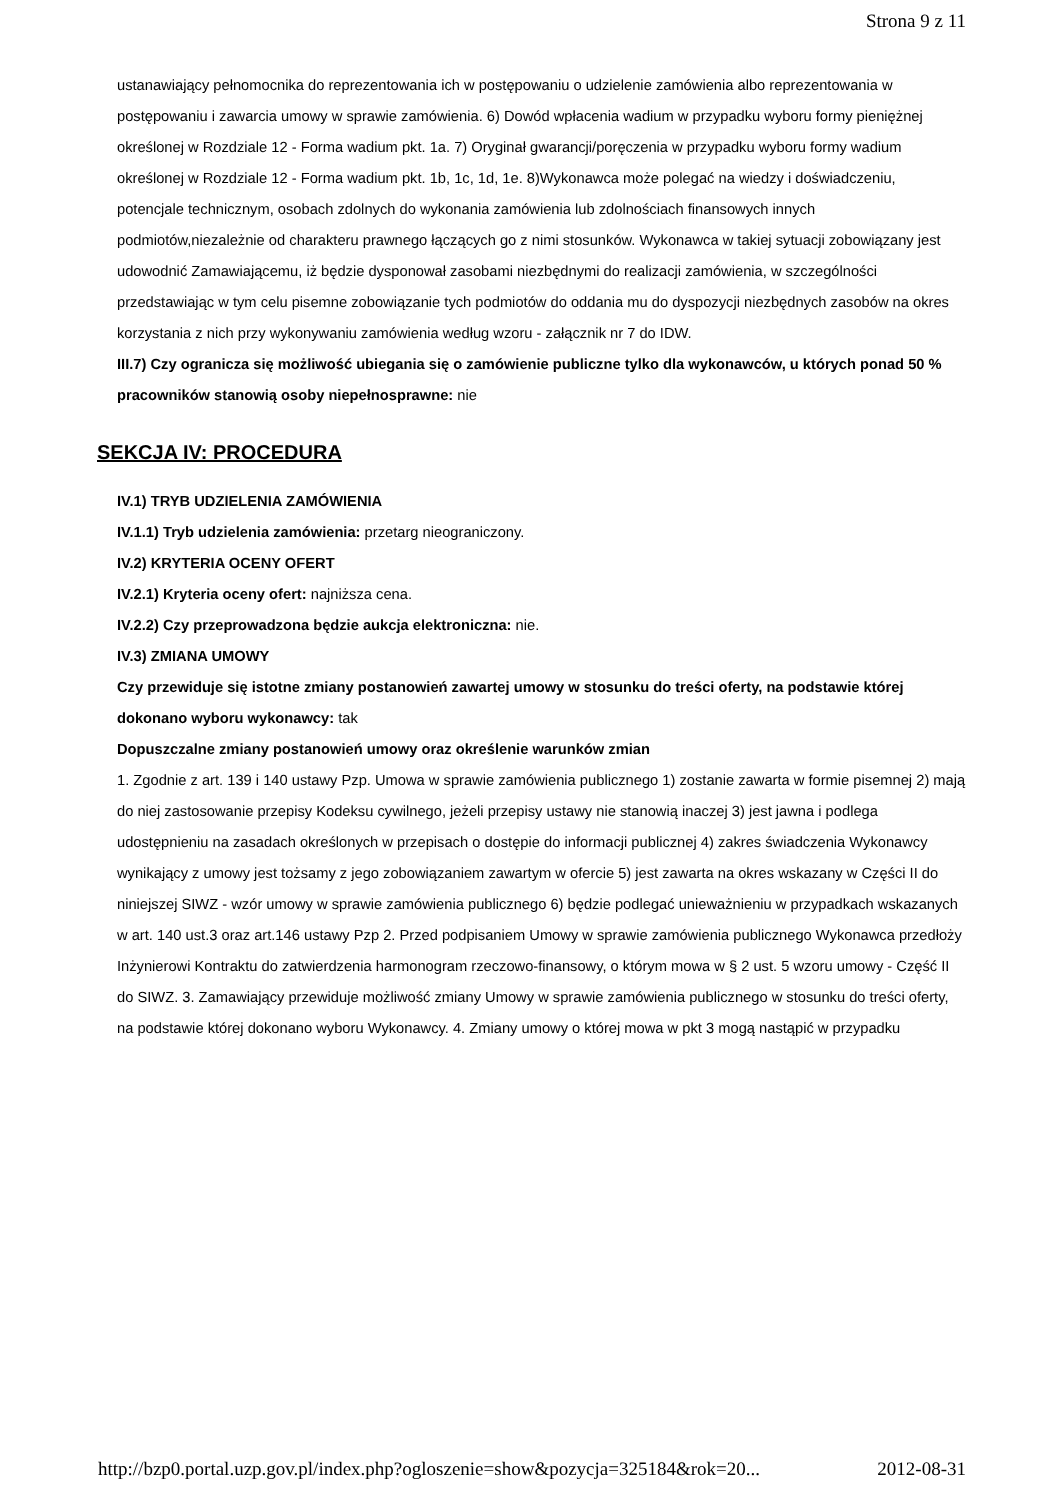Strona 9 z 11
ustanawiający pełnomocnika do reprezentowania ich w postępowaniu o udzielenie zamówienia albo reprezentowania w postępowaniu i zawarcia umowy w sprawie zamówienia. 6) Dowód wpłacenia wadium w przypadku wyboru formy pieniężnej określonej w Rozdziale 12 - Forma wadium pkt. 1a. 7) Oryginał gwarancji/poręczenia w przypadku wyboru formy wadium określonej w Rozdziale 12 - Forma wadium pkt. 1b, 1c, 1d, 1e. 8)Wykonawca może polegać na wiedzy i doświadczeniu, potencjale technicznym, osobach zdolnych do wykonania zamówienia lub zdolnościach finansowych innych podmiotów,niezależnie od charakteru prawnego łączących go z nimi stosunków. Wykonawca w takiej sytuacji zobowiązany jest udowodnić Zamawiającemu, iż będzie dysponował zasobami niezbędnymi do realizacji zamówienia, w szczególności przedstawiając w tym celu pisemne zobowiązanie tych podmiotów do oddania mu do dyspozycji niezbędnych zasobów na okres korzystania z nich przy wykonywaniu zamówienia według wzoru - załącznik nr 7 do IDW.
III.7) Czy ogranicza się możliwość ubiegania się o zamówienie publiczne tylko dla wykonawców, u których ponad 50 % pracowników stanowią osoby niepełnosprawne: nie
SEKCJA IV: PROCEDURA
IV.1) TRYB UDZIELENIA ZAMÓWIENIA
IV.1.1) Tryb udzielenia zamówienia: przetarg nieograniczony.
IV.2) KRYTERIA OCENY OFERT
IV.2.1) Kryteria oceny ofert: najniższa cena.
IV.2.2) Czy przeprowadzona będzie aukcja elektroniczna: nie.
IV.3) ZMIANA UMOWY
Czy przewiduje się istotne zmiany postanowień zawartej umowy w stosunku do treści oferty, na podstawie której dokonano wyboru wykonawcy: tak
Dopuszczalne zmiany postanowień umowy oraz określenie warunków zmian
1. Zgodnie z art. 139 i 140 ustawy Pzp. Umowa w sprawie zamówienia publicznego 1) zostanie zawarta w formie pisemnej 2) mają do niej zastosowanie przepisy Kodeksu cywilnego, jeżeli przepisy ustawy nie stanowią inaczej 3) jest jawna i podlega udostępnieniu na zasadach określonych w przepisach o dostępie do informacji publicznej 4) zakres świadczenia Wykonawcy wynikający z umowy jest tożsamy z jego zobowiązaniem zawartym w ofercie 5) jest zawarta na okres wskazany w Części II do niniejszej SIWZ - wzór umowy w sprawie zamówienia publicznego 6) będzie podlegać unieważnieniu w przypadkach wskazanych w art. 140 ust.3 oraz art.146 ustawy Pzp 2. Przed podpisaniem Umowy w sprawie zamówienia publicznego Wykonawca przedłoży Inżynierowi Kontraktu do zatwierdzenia harmonogram rzeczowo-finansowy, o którym mowa w § 2 ust. 5 wzoru umowy - Część II do SIWZ. 3. Zamawiający przewiduje możliwość zmiany Umowy w sprawie zamówienia publicznego w stosunku do treści oferty, na podstawie której dokonano wyboru Wykonawcy. 4. Zmiany umowy o której mowa w pkt 3 mogą nastąpić w przypadku
http://bzp0.portal.uzp.gov.pl/index.php?ogloszenie=show&pozycja=325184&rok=20... 2012-08-31